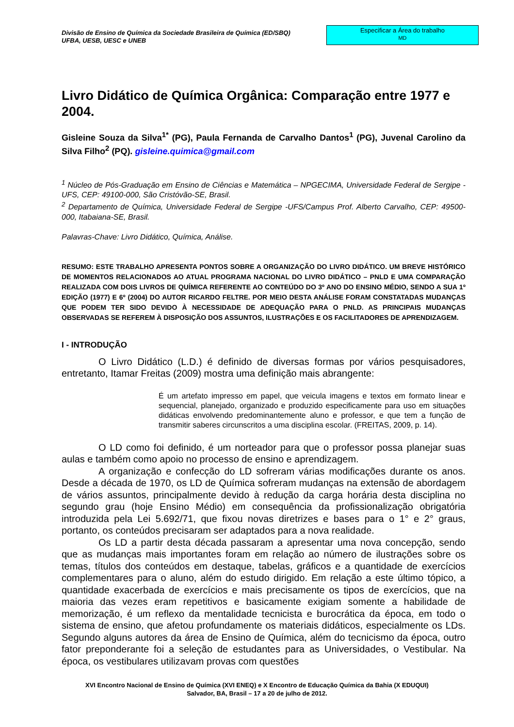Divisão de Ensino de Química da Sociedade Brasileira de Química (ED/SBQ)
UFBA, UESB, UESC e UNEB
Especificar a Área do trabalho
MD
Livro Didático de Química Orgânica: Comparação entre 1977 e 2004.
Gisleine Souza da Silva<sup>1*</sup> (PG), Paula Fernanda de Carvalho Dantos<sup>1</sup> (PG), Juvenal Carolino da Silva Filho<sup>2</sup> (PQ). gisleine.quimica@gmail.com
<sup>1</sup> Núcleo de Pós-Graduação em Ensino de Ciências e Matemática – NPGECIMA, Universidade Federal de Sergipe - UFS, CEP: 49100-000, São Cristóvão-SE, Brasil.
<sup>2</sup> Departamento de Química, Universidade Federal de Sergipe -UFS/Campus Prof. Alberto Carvalho, CEP: 49500-000, Itabaiana-SE, Brasil.
Palavras-Chave: Livro Didático, Química, Análise.
RESUMO: ESTE TRABALHO APRESENTA PONTOS SOBRE A ORGANIZAÇÃO DO LIVRO DIDÁTICO. UM BREVE HISTÓRICO DE MOMENTOS RELACIONADOS AO ATUAL PROGRAMA NACIONAL DO LIVRO DIDÁTICO – PNLD E UMA COMPARAÇÃO REALIZADA COM DOIS LIVROS DE QUÍMICA REFERENTE AO CONTEÚDO DO 3º ANO DO ENSINO MÉDIO, SENDO A SUA 1º EDIÇÃO (1977) E 6º (2004) DO AUTOR RICARDO FELTRE. POR MEIO DESTA ANÁLISE FORAM CONSTATADAS MUDANÇAS QUE PODEM TER SIDO DEVIDO À NECESSIDADE DE ADEQUAÇÃO PARA O PNLD. AS PRINCIPAIS MUDANÇAS OBSERVADAS SE REFEREM À DISPOSIÇÃO DOS ASSUNTOS, ILUSTRAÇÕES E OS FACILITADORES DE APRENDIZAGEM.
I - INTRODUÇÃO
O Livro Didático (L.D.) é definido de diversas formas por vários pesquisadores, entretanto, Itamar Freitas (2009) mostra uma definição mais abrangente:
É um artefato impresso em papel, que veicula imagens e textos em formato linear e sequencial, planejado, organizado e produzido especificamente para uso em situações didáticas envolvendo predominantemente aluno e professor, e que tem a função de transmitir saberes circunscritos a uma disciplina escolar. (FREITAS, 2009, p. 14).
O LD como foi definido, é um norteador para que o professor possa planejar suas aulas e também como apoio no processo de ensino e aprendizagem.
A organização e confecção do LD sofreram várias modificações durante os anos. Desde a década de 1970, os LD de Química sofreram mudanças na extensão de abordagem de vários assuntos, principalmente devido à redução da carga horária desta disciplina no segundo grau (hoje Ensino Médio) em consequência da profissionalização obrigatória introduzida pela Lei 5.692/71, que fixou novas diretrizes e bases para o 1° e 2° graus, portanto, os conteúdos precisaram ser adaptados para a nova realidade.
Os LD a partir desta década passaram a apresentar uma nova concepção, sendo que as mudanças mais importantes foram em relação ao número de ilustrações sobre os temas, títulos dos conteúdos em destaque, tabelas, gráficos e a quantidade de exercícios complementares para o aluno, além do estudo dirigido. Em relação a este último tópico, a quantidade exacerbada de exercícios e mais precisamente os tipos de exercícios, que na maioria das vezes eram repetitivos e basicamente exigiam somente a habilidade de memorização, é um reflexo da mentalidade tecnicista e burocrática da época, em todo o sistema de ensino, que afetou profundamente os materiais didáticos, especialmente os LDs. Segundo alguns autores da área de Ensino de Química, além do tecnicismo da época, outro fator preponderante foi a seleção de estudantes para as Universidades, o Vestibular. Na época, os vestibulares utilizavam provas com questões
XVI Encontro Nacional de Ensino de Química (XVI ENEQ) e X Encontro de Educação Química da Bahia (X EDUQUI)
Salvador, BA, Brasil – 17 a 20 de julho de 2012.